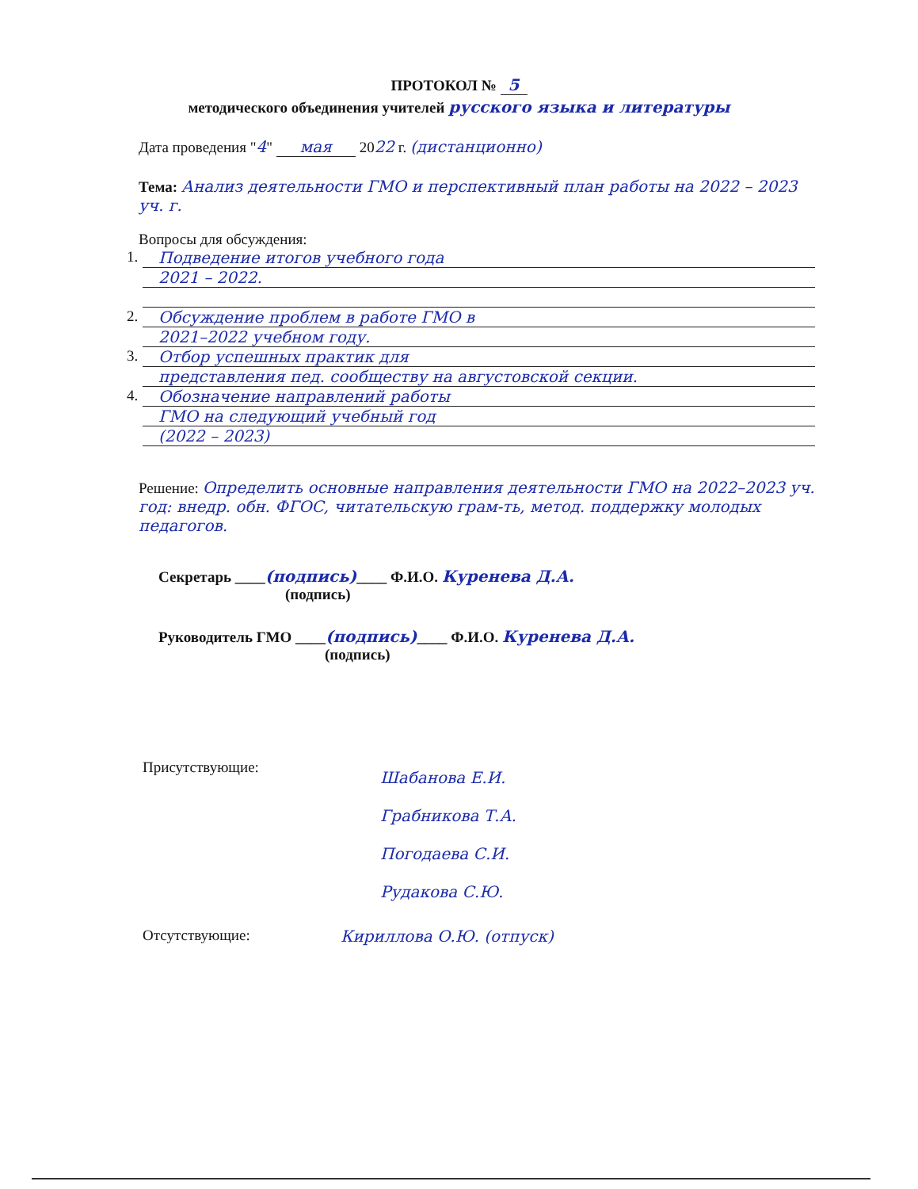ПРОТОКОЛ № 5
методического объединения учителей русского языка и литературы
Дата проведения "4" мая 2022 г. (дистанционно)
Тема: Анализ деятельности ГМО и перспективный план работы на 2022 – 2023 уч. г.
Вопросы для обсуждения:
1.
Подведение итогов учебного года
2021 – 2022.
2.
Обсуждение проблем в работе ГМО в
2021–2022 учебном году.
3.
Отбор успешных практик для
представления пед. сообществу на августовской секции.
4.
Обозначение направлений работы
ГМО на следующий учебный год
(2022 – 2023)
Решение: Определить основные направления деятельности ГМО на 2022–2023 уч. год: внедр. обн. ФГОС, читательскую грам-ть, метод. поддержку молодых педагогов.
Секретарь ____(подпись)____ Ф.И.О. Куренева Д.А.
(подпись)
Руководитель ГМО ____(подпись)____ Ф.И.О. Куренева Д.А.
(подпись)
Присутствующие:
Шабанова Е.И.
Грабникова Т.А.
Погодаева С.И.
Рудакова С.Ю.
Отсутствующие: Кириллова О.Ю. (отпуск)